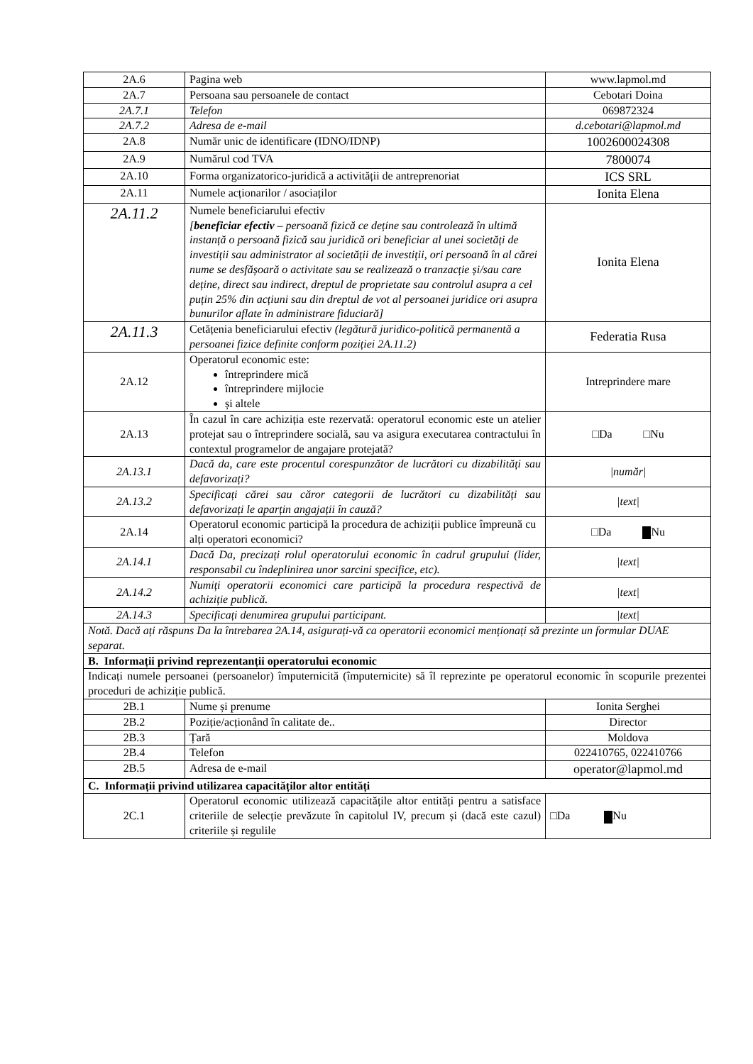| 2A.6 | Pagina web | www.lapmol.md |
| 2A.7 | Persoana sau persoanele de contact | Cebotari Doina |
| 2A.7.1 | Telefon | 069872324 |
| 2A.7.2 | Adresa de e-mail | d.cebotari@lapmol.md |
| 2A.8 | Număr unic de identificare (IDNO/IDNP) | 1002600024308 |
| 2A.9 | Numărul cod TVA | 7800074 |
| 2A.10 | Forma organizatorico-juridică a activității de antreprenoriat | ICS SRL |
| 2A.11 | Numele acționarilor / asociaților | Ionita Elena |
| 2A.11.2 | Numele beneficiarului efectiv [ beneficiar efectiv – persoană fizică ce deține sau controlează în ultimă instanță o persoană fizică sau juridică ori beneficiar al unei societăți de investiții sau administrator al societății de investiții, ori persoană în al cărei nume se desfășoară o activitate sau se realizează o tranzacție și/sau care deține, direct sau indirect, dreptul de proprietate sau controlul asupra a cel puțin 25% din acțiuni sau din dreptul de vot al persoanei juridice ori asupra bunurilor aflate în administrare fiduciară] | Ionita Elena |
| 2A.11.3 | Cetățenia beneficiarului efectiv (legătură juridico-politică permanentă a persoanei fizice definite conform poziției 2A.11.2) | Federatia Rusa |
| 2A.12 | Operatorul economic este: întreprindere mică întreprindere mijlocie și altele | Intreprindere mare |
| 2A.13 | În cazul în care achiziția este rezervată: operatorul economic este un atelier protejat sau o întreprindere socială, sau va asigura executarea contractului în contextul programelor de angajare protejată? | □Da □Nu |
| 2A.13.1 | Dacă da, care este procentul corespunzător de lucrători cu dizabilități sau defavorizați? | /număr/ |
| 2A.13.2 | Specificați cărei sau căror categorii de lucrători cu dizabilități sau defavorizați le aparțin angajații în cauză? | /text/ |
| 2A.14 | Operatorul economic participă la procedura de achiziții publice împreună cu alți operatori economici? | □Da Nu |
| 2A.14.1 | Dacă Da, precizați rolul operatorului economic în cadrul grupului (lider, responsabil cu îndeplinirea unor sarcini specifice, etc). | /text/ |
| 2A.14.2 | Numiți operatorii economici care participă la procedura respectivă de achiziție publică. | /text/ |
| 2A.14.3 | Specificați denumirea grupului participant. | /text/ |
| Notă. Dacă ați răspuns Da la întrebarea 2A.14, asigurați-vă ca operatorii economici menționați să prezinte un formular DUAE separat. | | |
| B. Informații privind reprezentanții operatorului economic | | |
| Indicați numele persoanei (persoanelor) împuternicită (împuternicite) să îl reprezinte pe operatorul economic în scopurile prezentei proceduri de achiziție publică. | | |
| 2B.1 | Nume și prenume | Ionita Serghei |
| 2B.2 | Poziție/acționând în calitate de.. | Director |
| 2B.3 | Țară | Moldova |
| 2B.4 | Telefon | 022410765, 022410766 |
| 2B.5 | Adresa de e-mail | operator@lapmol.md |
| C. Informații privind utilizarea capacităților altor entități | | |
| 2C.1 | Operatorul economic utilizează capacitățile altor entități pentru a satisface criteriile de selecție prevăzute în capitolul IV, precum și (dacă este cazul) criteriile și regulile | □Da Nu |